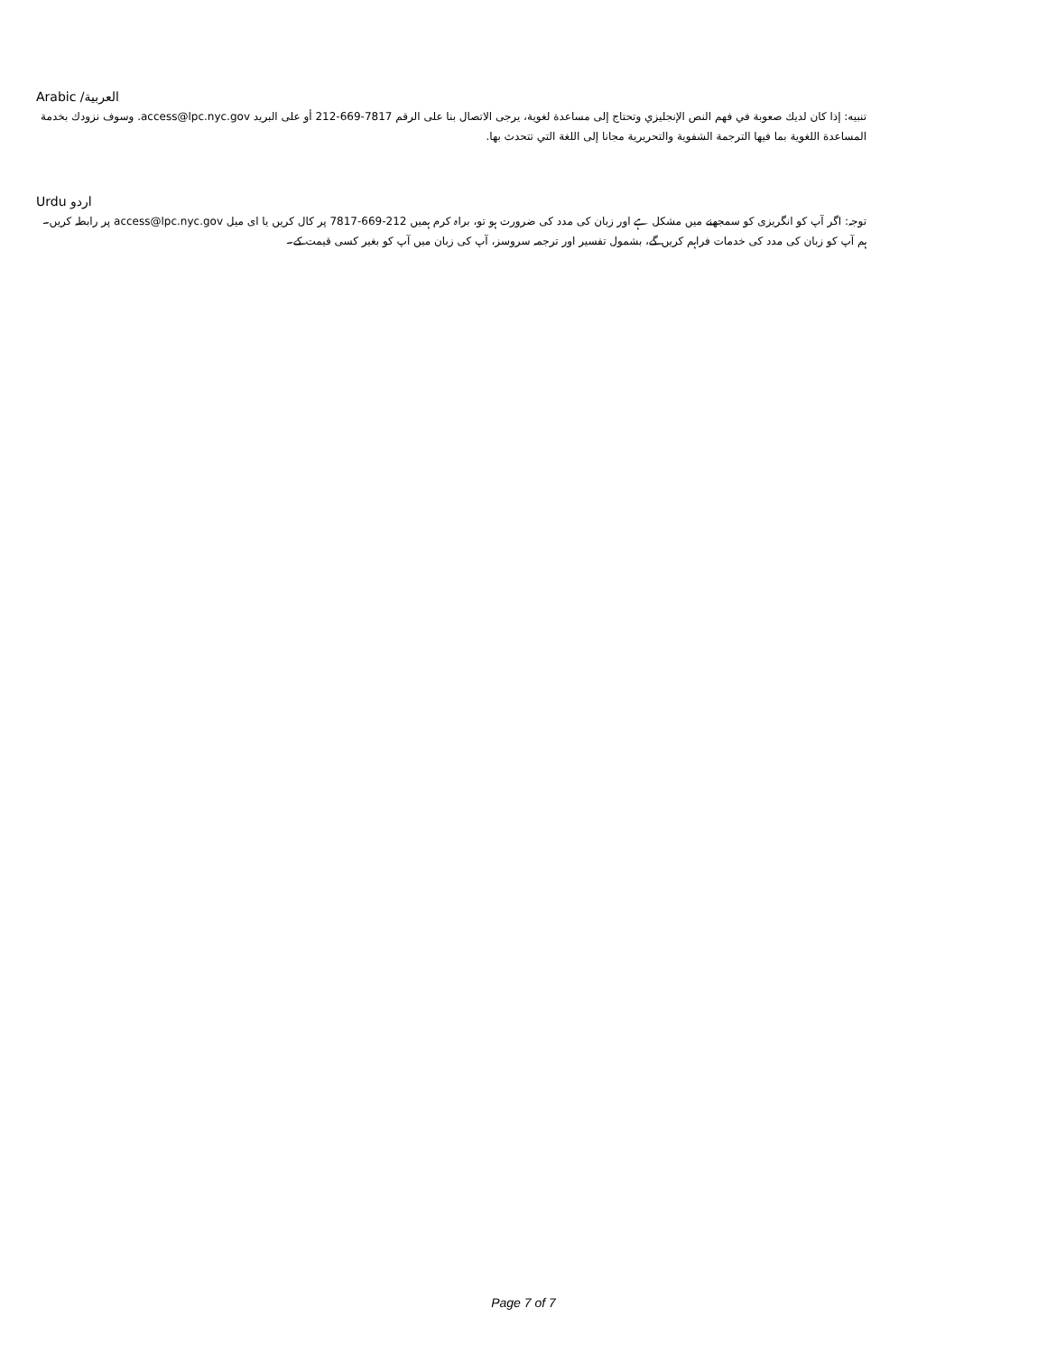Arabic /العربية
تنبيه: إذا كان لديك صعوبة في فهم النص الإنجليزي وتحتاج إلى مساعدة لغوية، يرجى الاتصال بنا على الرقم 7817-669-212 أو على البريد access@lpc.nyc.gov. وسوف نزودك بخدمة المساعدة اللغوية بما فيها الترجمة الشفوية والتحريرية مجانا إلى اللغة التي تتحدث بها.
Urdu اردو
توجہ: اگر آپ کو انگریزی کو سمجھنے میں مشکل ہے اور زبان کی مدد کی ضرورت ہو تو، براہ کرم ہمیں 212-669-7817 پر کال کریں یا ای میل access@lpc.nyc.gov پر رابطہ کریں۔ ہم آپ کو زبان کی مدد کی خدمات فراہم کریں گے، بشمول تفسیر اور ترجمہ سروسز، آپ کی زبان میں آپ کو بغیر کسی قیمت کے۔
Page 7 of 7